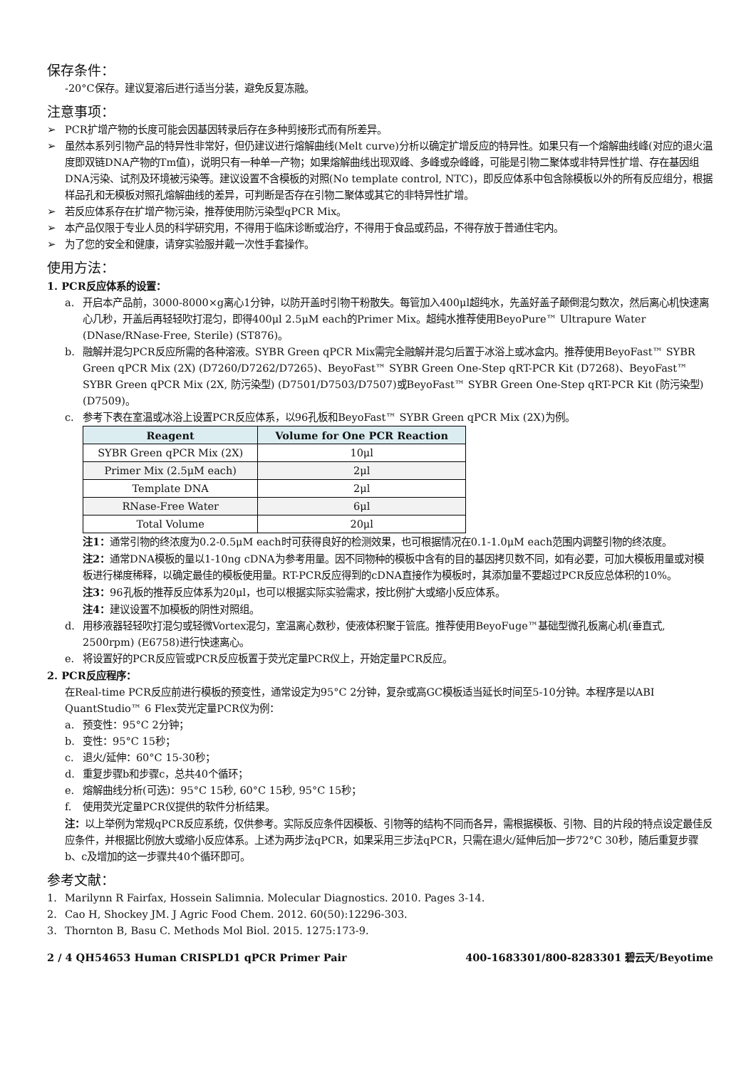保存条件：
-20°C保存。建议复溶后进行适当分装，避免反复冻融。
注意事项：
➢ PCR扩增产物的长度可能会因基因转录后存在多种剪接形式而有所差异。
➢ 虽然本系列引物产品的特异性非常好，但仍建议进行熔解曲线(Melt curve)分析以确定扩增反应的特异性。如果只有一个熔解曲线峰(对应的退火温度即双链DNA产物的Tm值)，说明只有一种单一产物；如果熔解曲线出现双峰、多峰或杂峰峰，可能是引物二聚体或非特异性扩增、存在基因组DNA污染、试剂及环境被污染等。建议设置不含模板的对照(No template control, NTC)，即反应体系中包含除模板以外的所有反应组分，根据样品孔和无模板对照孔熔解曲线的差异，可判断是否存在引物二聚体或其它的非特异性扩增。
➢ 若反应体系存在扩增产物污染，推荐使用防污染型qPCR Mix。
➢ 本产品仅限于专业人员的科学研究用，不得用于临床诊断或治疗，不得用于食品或药品，不得存放于普通住宅内。
➢ 为了您的安全和健康，请穿实验服并戴一次性手套操作。
使用方法：
1. PCR反应体系的设置：
a. 开启本产品前，3000-8000×g离心1分钟，以防开盖时引物干粉散失。每管加入400μl超纯水，先盖好盖子颠倒混匀数次，然后离心机快速离心几秒，开盖后再轻轻吹打混匀，即得400μl 2.5μM each的Primer Mix。超纯水推荐使用BeyoPure™ Ultrapure Water (DNase/RNase-Free, Sterile) (ST876)。
b. 融解并混匀PCR反应所需的各种溶液。SYBR Green qPCR Mix需完全融解并混匀后置于冰浴上或冰盒内。推荐使用BeyoFast™ SYBR Green qPCR Mix (2X) (D7260/D7262/D7265)、BeyoFast™ SYBR Green One-Step qRT-PCR Kit (D7268)、BeyoFast™ SYBR Green qPCR Mix (2X, 防污染型) (D7501/D7503/D7507)或BeyoFast™ SYBR Green One-Step qRT-PCR Kit (防污染型) (D7509)。
c. 参考下表在室温或冰浴上设置PCR反应体系，以96孔板和BeyoFast™ SYBR Green qPCR Mix (2X)为例。
| Reagent | Volume for One PCR Reaction |
| --- | --- |
| SYBR Green qPCR Mix (2X) | 10μl |
| Primer Mix (2.5μM each) | 2μl |
| Template DNA | 2μl |
| RNase-Free Water | 6μl |
| Total Volume | 20μl |
注1：通常引物的终浓度为0.2-0.5μM each时可获得良好的检测效果，也可根据情况在0.1-1.0μM each范围内调整引物的终浓度。
注2：通常DNA模板的量以1-10ng cDNA为参考用量。因不同物种的模板中含有的目的基因拷贝数不同，如有必要，可加大模板用量或对模板进行梯度稀释，以确定最佳的模板使用量。RT-PCR反应得到的cDNA直接作为模板时，其添加量不要超过PCR反应总体积的10%。
注3：96孔板的推荐反应体系为20μl，也可以根据实际实验需求，按比例扩大或缩小反应体系。
注4：建议设置不加模板的阴性对照组。
d. 用移液器轻轻吹打混匀或轻微Vortex混匀，室温离心数秒，使液体积聚于管底。推荐使用BeyoFuge™基础型微孔板离心机(垂直式, 2500rpm) (E6758)进行快速离心。
e. 将设置好的PCR反应管或PCR反应板置于荧光定量PCR仪上，开始定量PCR反应。
2. PCR反应程序：
在Real-time PCR反应前进行模板的预变性，通常设定为95°C 2分钟，复杂或高GC模板适当延长时间至5-10分钟。本程序是以ABI QuantStudio™ 6 Flex荧光定量PCR仪为例：
a. 预变性：95°C 2分钟；
b. 变性：95°C 15秒；
c. 退火/延伸：60°C 15-30秒；
d. 重复步骤b和步骤c，总共40个循环；
e. 熔解曲线分析(可选)：95°C 15秒, 60°C 15秒, 95°C 15秒；
f. 使用荧光定量PCR仪提供的软件分析结果。
注：以上举例为常规qPCR反应系统，仅供参考。实际反应条件因模板、引物等的结构不同而各异，需根据模板、引物、目的片段的特点设定最佳反应条件，并根据比例放大或缩小反应体系。上述为两步法qPCR，如果采用三步法qPCR，只需在退火/延伸后加一步72°C 30秒，随后重复步骤b、c及增加的这一步骤共40个循环即可。
参考文献：
1. Marilynn R Fairfax, Hossein Salimnia. Molecular Diagnostics. 2010. Pages 3-14.
2. Cao H, Shockey JM. J Agric Food Chem. 2012. 60(50):12296-303.
3. Thornton B, Basu C. Methods Mol Biol. 2015. 1275:173-9.
2 / 4 QH54653 Human CRISPLD1 qPCR Primer Pair 400-1683301/800-8283301 碧云天/Beyotime